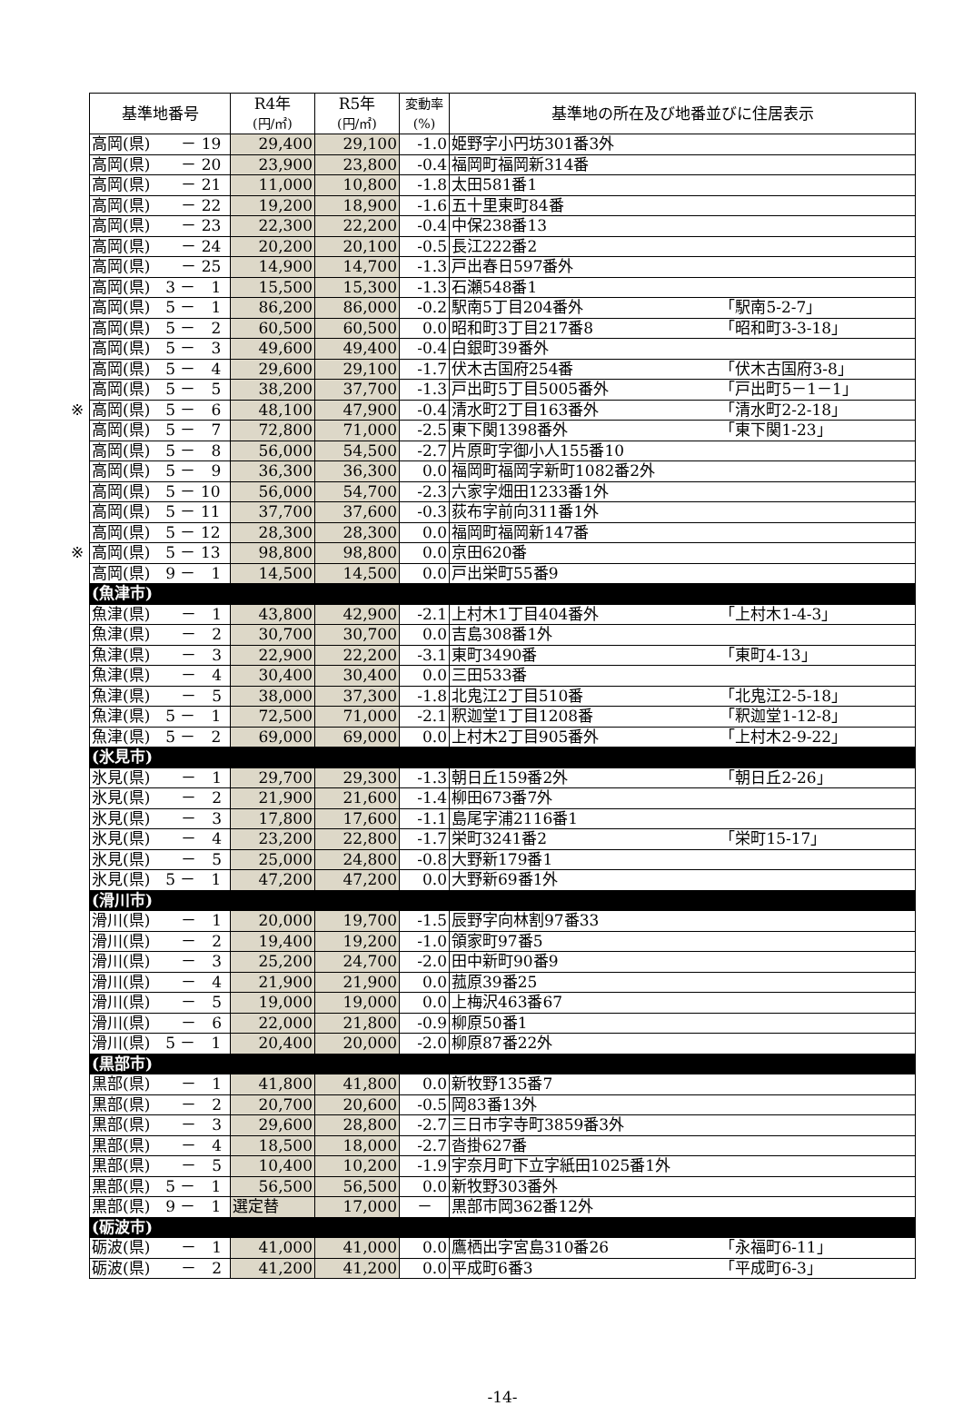| 基準地番号 | R4年 (円/㎡) | R5年 (円/㎡) | 変動率 (%) | 基準地の所在及び地番並びに住居表示 |
| --- | --- | --- | --- | --- |
| 高岡(県) － 19 | 29,400 | 29,100 | -1.0 | 姫野字小円坊301番3外 |
| 高岡(県) － 20 | 23,900 | 23,800 | -0.4 | 福岡町福岡新314番 |
| 高岡(県) － 21 | 11,000 | 10,800 | -1.8 | 太田581番1 |
| 高岡(県) － 22 | 19,200 | 18,900 | -1.6 | 五十里東町84番 |
| 高岡(県) － 23 | 22,300 | 22,200 | -0.4 | 中保238番13 |
| 高岡(県) － 24 | 20,200 | 20,100 | -0.5 | 長江222番2 |
| 高岡(県) － 25 | 14,900 | 14,700 | -1.3 | 戸出春日597番外 |
| 高岡(県) 3 － 1 | 15,500 | 15,300 | -1.3 | 石瀬548番1 |
| 高岡(県) 5 － 1 | 86,200 | 86,000 | -0.2 | 駅南5丁目204番外 「駅南5-2-7」 |
| 高岡(県) 5 － 2 | 60,500 | 60,500 | 0.0 | 昭和町3丁目217番8 「昭和町3-3-18」 |
| 高岡(県) 5 － 3 | 49,600 | 49,400 | -0.4 | 白銀町39番外 |
| 高岡(県) 5 － 4 | 29,600 | 29,100 | -1.7 | 伏木古国府254番 「伏木古国府3-8」 |
| 高岡(県) 5 － 5 | 38,200 | 37,700 | -1.3 | 戸出町5丁目5005番外 「戸出町5－1－1」 |
| ※ 高岡(県) 5 － 6 | 48,100 | 47,900 | -0.4 | 清水町2丁目163番外 「清水町2-2-18」 |
| 高岡(県) 5 － 7 | 72,800 | 71,000 | -2.5 | 東下関1398番外 「東下関1-23」 |
| 高岡(県) 5 － 8 | 56,000 | 54,500 | -2.7 | 片原町字御小人155番10 |
| 高岡(県) 5 － 9 | 36,300 | 36,300 | 0.0 | 福岡町福岡字新町1082番2外 |
| 高岡(県) 5 － 10 | 56,000 | 54,700 | -2.3 | 六家字畑田1233番1外 |
| 高岡(県) 5 － 11 | 37,700 | 37,600 | -0.3 | 荻布字前向311番1外 |
| 高岡(県) 5 － 12 | 28,300 | 28,300 | 0.0 | 福岡町福岡新147番 |
| ※ 高岡(県) 5 － 13 | 98,800 | 98,800 | 0.0 | 京田620番 |
| 高岡(県) 9 － 1 | 14,500 | 14,500 | 0.0 | 戸出栄町55番9 |
| (魚津市) | | | | |
| 魚津(県) － 1 | 43,800 | 42,900 | -2.1 | 上村木1丁目404番外 「上村木1-4-3」 |
| 魚津(県) － 2 | 30,700 | 30,700 | 0.0 | 吉島308番1外 |
| 魚津(県) － 3 | 22,900 | 22,200 | -3.1 | 東町3490番 「東町4-13」 |
| 魚津(県) － 4 | 30,400 | 30,400 | 0.0 | 三田533番 |
| 魚津(県) － 5 | 38,000 | 37,300 | -1.8 | 北鬼江2丁目510番 「北鬼江2-5-18」 |
| 魚津(県) 5 － 1 | 72,500 | 71,000 | -2.1 | 釈迦堂1丁目1208番 「釈迦堂1-12-8」 |
| 魚津(県) 5 － 2 | 69,000 | 69,000 | 0.0 | 上村木2丁目905番外 「上村木2-9-22」 |
| (氷見市) | | | | |
| 氷見(県) － 1 | 29,700 | 29,300 | -1.3 | 朝日丘159番2外 「朝日丘2-26」 |
| 氷見(県) － 2 | 21,900 | 21,600 | -1.4 | 柳田673番7外 |
| 氷見(県) － 3 | 17,800 | 17,600 | -1.1 | 島尾字浦2116番1 |
| 氷見(県) － 4 | 23,200 | 22,800 | -1.7 | 栄町3241番2 「栄町15-17」 |
| 氷見(県) － 5 | 25,000 | 24,800 | -0.8 | 大野新179番1 |
| 氷見(県) 5 － 1 | 47,200 | 47,200 | 0.0 | 大野新69番1外 |
| (滑川市) | | | | |
| 滑川(県) － 1 | 20,000 | 19,700 | -1.5 | 辰野字向林割97番33 |
| 滑川(県) － 2 | 19,400 | 19,200 | -1.0 | 領家町97番5 |
| 滑川(県) － 3 | 25,200 | 24,700 | -2.0 | 田中新町90番9 |
| 滑川(県) － 4 | 21,900 | 21,900 | 0.0 | 菰原39番25 |
| 滑川(県) － 5 | 19,000 | 19,000 | 0.0 | 上梅沢463番67 |
| 滑川(県) － 6 | 22,000 | 21,800 | -0.9 | 柳原50番1 |
| 滑川(県) 5 － 1 | 20,400 | 20,000 | -2.0 | 柳原87番22外 |
| (黒部市) | | | | |
| 黒部(県) － 1 | 41,800 | 41,800 | 0.0 | 新牧野135番7 |
| 黒部(県) － 2 | 20,700 | 20,600 | -0.5 | 岡83番13外 |
| 黒部(県) － 3 | 29,600 | 28,800 | -2.7 | 三日市字寺町3859番3外 |
| 黒部(県) － 4 | 18,500 | 18,000 | -2.7 | 沓掛627番 |
| 黒部(県) － 5 | 10,400 | 10,200 | -1.9 | 宇奈月町下立字紙田1025番1外 |
| 黒部(県) 5 － 1 | 56,500 | 56,500 | 0.0 | 新牧野303番外 |
| 黒部(県) 9 － 1 | 選定替 | 17,000 | － | 黒部市岡362番12外 |
| (砺波市) | | | | |
| 砺波(県) － 1 | 41,000 | 41,000 | 0.0 | 鷹栖出字宮島310番26 「永福町6-11」 |
| 砺波(県) － 2 | 41,200 | 41,200 | 0.0 | 平成町6番3 「平成町6-3」 |
-14-